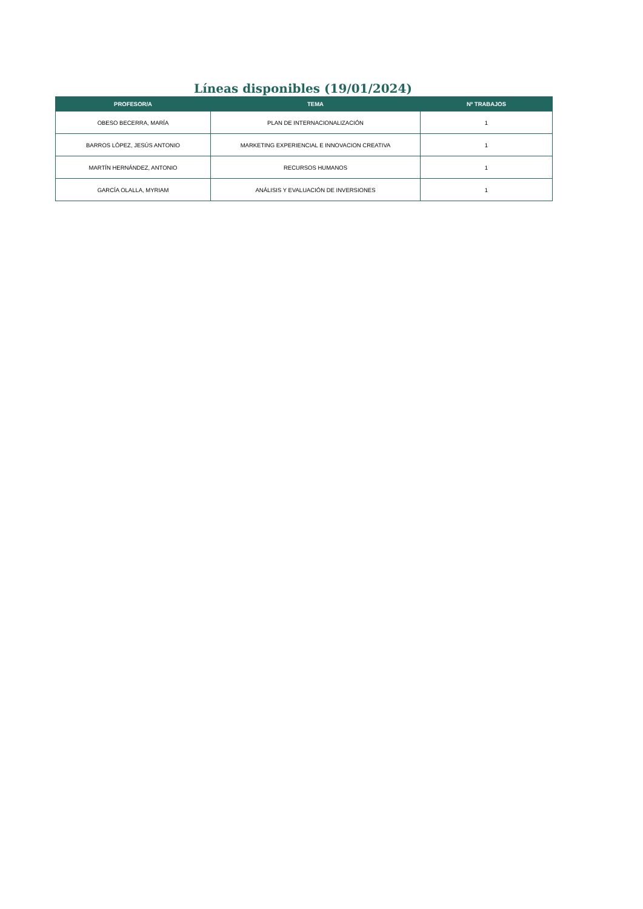Líneas disponibles (19/01/2024)
| PROFESOR/A | TEMA | Nº TRABAJOS |
| --- | --- | --- |
| OBESO BECERRA, MARÍA | PLAN DE INTERNACIONALIZACIÓN | 1 |
| BARROS LÓPEZ, JESÚS ANTONIO | MARKETING EXPERIENCIAL E INNOVACION CREATIVA | 1 |
| MARTÍN HERNÁNDEZ, ANTONIO | RECURSOS HUMANOS | 1 |
| GARCÍA OLALLA, MYRIAM | ANÁLISIS Y EVALUACIÓN DE INVERSIONES | 1 |